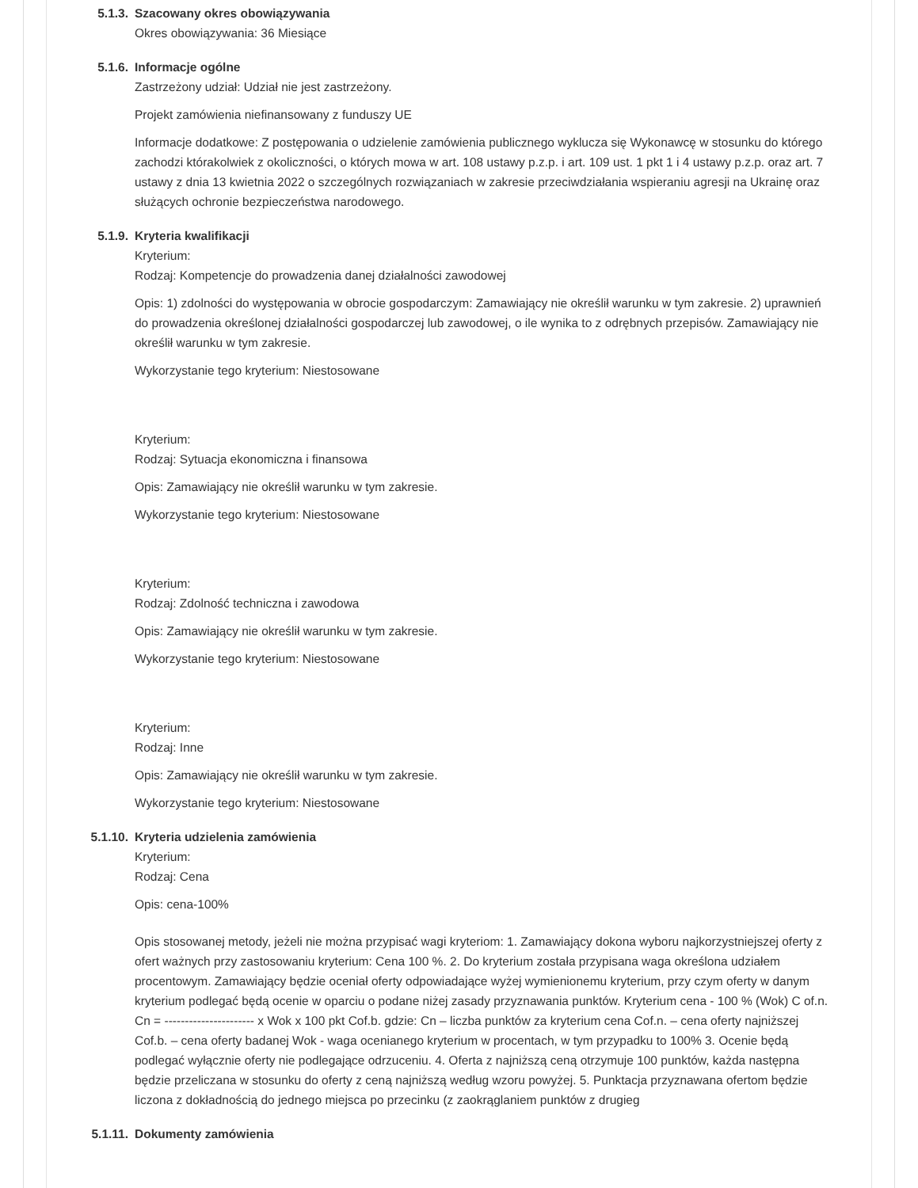5.1.3. Szacowany okres obowiązywania
Okres obowiązywania: 36 Miesiące
5.1.6. Informacje ogólne
Zastrzeżony udział: Udział nie jest zastrzeżony.
Projekt zamówienia niefinansowany z funduszy UE
Informacje dodatkowe: Z postępowania o udzielenie zamówienia publicznego wyklucza się Wykonawcę w stosunku do którego zachodzi którakolwiek z okoliczności, o których mowa w art. 108 ustawy p.z.p. i art. 109 ust. 1 pkt 1 i 4 ustawy p.z.p. oraz art. 7 ustawy z dnia 13 kwietnia 2022 o szczególnych rozwiązaniach w zakresie przeciwdziałania wspieraniu agresji na Ukrainę oraz służących ochronie bezpieczeństwa narodowego.
5.1.9. Kryteria kwalifikacji
Kryterium:
Rodzaj: Kompetencje do prowadzenia danej działalności zawodowej
Opis: 1) zdolności do występowania w obrocie gospodarczym: Zamawiający nie określił warunku w tym zakresie. 2) uprawnień do prowadzenia określonej działalności gospodarczej lub zawodowej, o ile wynika to z odrębnych przepisów. Zamawiający nie określił warunku w tym zakresie.
Wykorzystanie tego kryterium: Niestosowane
Kryterium:
Rodzaj: Sytuacja ekonomiczna i finansowa
Opis: Zamawiający nie określił warunku w tym zakresie.
Wykorzystanie tego kryterium: Niestosowane
Kryterium:
Rodzaj: Zdolność techniczna i zawodowa
Opis: Zamawiający nie określił warunku w tym zakresie.
Wykorzystanie tego kryterium: Niestosowane
Kryterium:
Rodzaj: Inne
Opis: Zamawiający nie określił warunku w tym zakresie.
Wykorzystanie tego kryterium: Niestosowane
5.1.10. Kryteria udzielenia zamówienia
Kryterium:
Rodzaj: Cena
Opis: cena-100%
Opis stosowanej metody, jeżeli nie można przypisać wagi kryteriom: 1. Zamawiający dokona wyboru najkorzystniejszej oferty z ofert ważnych przy zastosowaniu kryterium: Cena 100 %. 2. Do kryterium została przypisana waga określona udziałem procentowym. Zamawiający będzie oceniał oferty odpowiadające wyżej wymienionemu kryterium, przy czym oferty w danym kryterium podlegać będą ocenie w oparciu o podane niżej zasady przyznawania punktów. Kryterium cena - 100 % (Wok) C of.n. Cn = ---------------------- x Wok x 100 pkt Cof.b. gdzie: Cn – liczba punktów za kryterium cena Cof.n. – cena oferty najniższej Cof.b. – cena oferty badanej Wok - waga ocenianego kryterium w procentach, w tym przypadku to 100% 3. Ocenie będą podlegać wyłącznie oferty nie podlegające odrzuceniu. 4. Oferta z najniższą ceną otrzymuje 100 punktów, każda następna będzie przeliczana w stosunku do oferty z ceną najniższą według wzoru powyżej. 5. Punktacja przyznawana ofertom będzie liczona z dokładnością do jednego miejsca po przecinku (z zaokrąglaniem punktów z drugieg
5.1.11. Dokumenty zamówienia